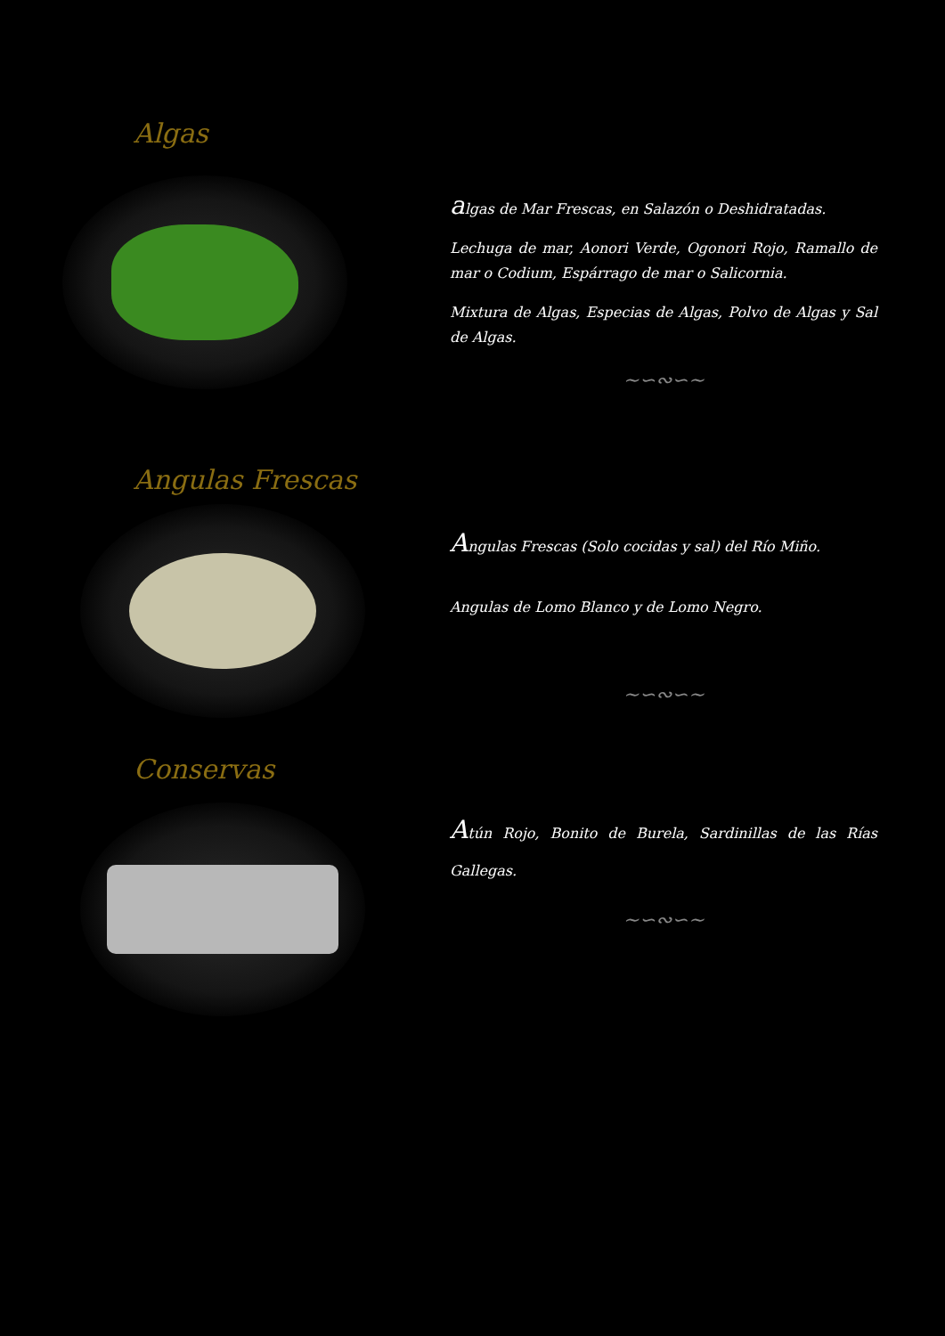Algas
algas de Mar Frescas, en Salazón o Deshidratadas.
Lechuga de mar, Aonori Verde, Ogonori Rojo, Ramallo de mar o Codium, Espárrago de mar o Salicornia.
Mixtura de Algas, Especias de Algas, Polvo de Algas y Sal de Algas.
~∽∾∽~
Angulas Frescas
Angulas Frescas (Solo cocidas y sal) del Río Miño.
Angulas de Lomo Blanco y de Lomo Negro.
~∽∾∽~
Conservas
Atún Rojo, Bonito de Burela, Sardinillas de las Rías Gallegas.
~∽∾∽~